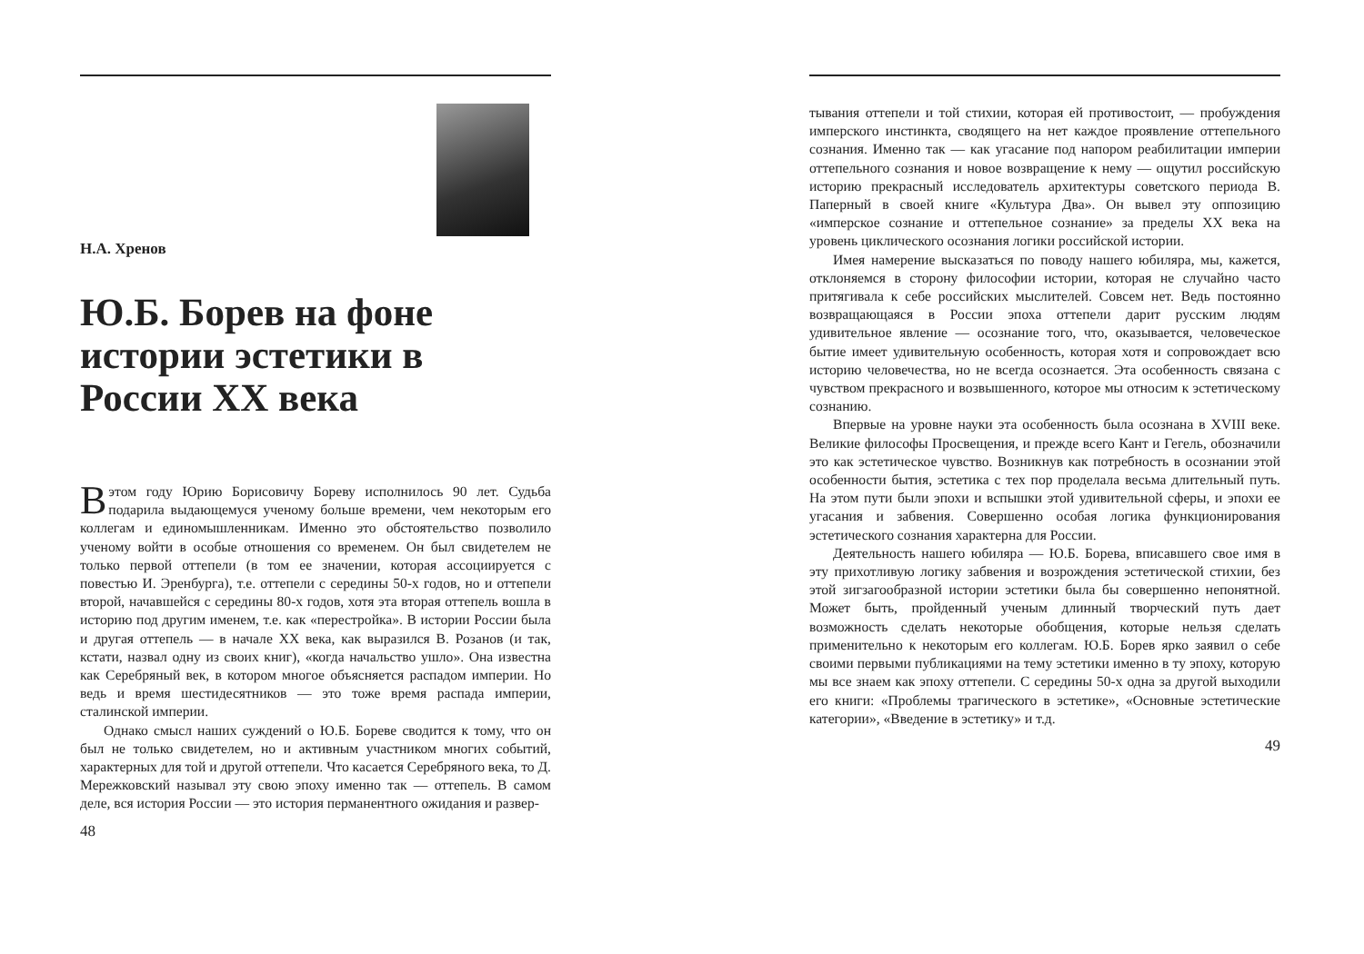Н.А. Хренов
Ю.Б. Борев на фоне истории эстетики в России XX века
Вэтом году Юрию Борисовичу Бореву исполнилось 90 лет. Судьба подарила выдающемуся ученому больше времени, чем некоторым его коллегам и единомышленникам. Именно это обстоятельство позволило ученому войти в особые отношения со временем. Он был свидетелем не только первой оттепели (в том ее значении, которая ассоциируется с повестью И. Эренбурга), т.е. оттепели с середины 50-х годов, но и оттепели второй, начавшейся с середины 80-х годов, хотя эта вторая оттепель вошла в историю под другим именем, т.е. как «перестройка». В истории России была и другая оттепель — в начале XX века, как выразился В. Розанов (и так, кстати, назвал одну из своих книг), «когда начальство ушло». Она известна как Серебряный век, в котором многое объясняется распадом империи. Но ведь и время шестидесятников — это тоже время распада империи, сталинской империи.
Однако смысл наших суждений о Ю.Б. Бореве сводится к тому, что он был не только свидетелем, но и активным участником многих событий, характерных для той и другой оттепели. Что касается Серебряного века, то Д. Мережковский называл эту свою эпоху именно так — оттепель. В самом деле, вся история России — это история перманентного ожидания и развер-
48
тывания оттепели и той стихии, которая ей противостоит, — пробуждения имперского инстинкта, сводящего на нет каждое проявление оттепельного сознания. Именно так — как угасание под напором реабилитации империи оттепельного сознания и новое возвращение к нему — ощутил российскую историю прекрасный исследователь архитектуры советского периода В. Паперный в своей книге «Культура Два». Он вывел эту оппозицию «имперское сознание и оттепельное сознание» за пределы XX века на уровень циклического осознания логики российской истории.
Имея намерение высказаться по поводу нашего юбиляра, мы, кажется, отклоняемся в сторону философии истории, которая не случайно часто притягивала к себе российских мыслителей. Совсем нет. Ведь постоянно возвращающаяся в России эпоха оттепели дарит русским людям удивительное явление — осознание того, что, оказывается, человеческое бытие имеет удивительную особенность, которая хотя и сопровождает всю историю человечества, но не всегда осознается. Эта особенность связана с чувством прекрасного и возвышенного, которое мы относим к эстетическому сознанию.
Впервые на уровне науки эта особенность была осознана в XVIII веке. Великие философы Просвещения, и прежде всего Кант и Гегель, обозначили это как эстетическое чувство. Возникнув как потребность в осознании этой особенности бытия, эстетика с тех пор проделала весьма длительный путь. На этом пути были эпохи и вспышки этой удивительной сферы, и эпохи ее угасания и забвения. Совершенно особая логика функционирования эстетического сознания характерна для России.
Деятельность нашего юбиляра — Ю.Б. Борева, вписавшего свое имя в эту прихотливую логику забвения и возрождения эстетической стихии, без этой зигзагообразной истории эстетики была бы совершенно непонятной. Может быть, пройденный ученым длинный творческий путь дает возможность сделать некоторые обобщения, которые нельзя сделать применительно к некоторым его коллегам. Ю.Б. Борев ярко заявил о себе своими первыми публикациями на тему эстетики именно в ту эпоху, которую мы все знаем как эпоху оттепели. С середины 50-х одна за другой выходили его книги: «Проблемы трагического в эстетике», «Основные эстетические категории», «Введение в эстетику» и т.д.
49